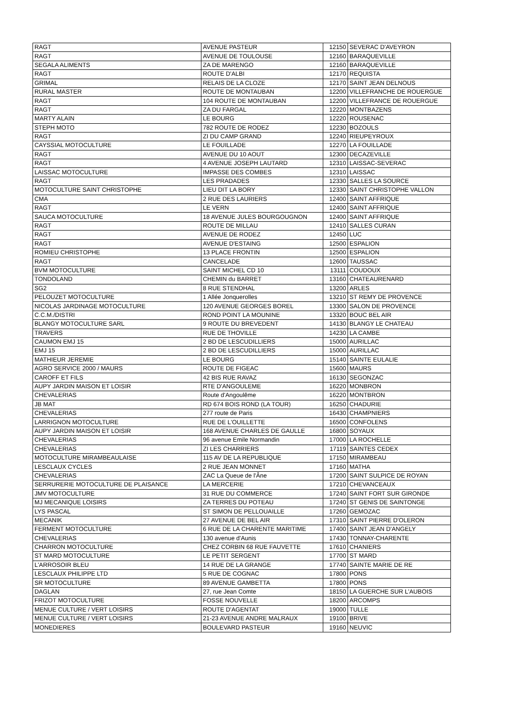| RAGT | AVENUE PASTEUR | 12150 | SEVERAC D'AVEYRON |
| RAGT | AVENUE DE TOULOUSE | 12160 | BARAQUEVILLE |
| SEGALA ALIMENTS | ZA DE MARENGO | 12160 | BARAQUEVILLE |
| RAGT | ROUTE D'ALBI | 12170 | REQUISTA |
| GRIMAL | RELAIS DE LA CLOZE | 12170 | SAINT JEAN DELNOUS |
| RURAL MASTER | ROUTE DE MONTAUBAN | 12200 | VILLEFRANCHE DE ROUERGUE |
| RAGT | 104 ROUTE DE MONTAUBAN | 12200 | VILLEFRANCE DE ROUERGUE |
| RAGT | ZA DU FARGAL | 12220 | MONTBAZENS |
| MARTY ALAIN | LE BOURG | 12220 | ROUSENAC |
| STEPH MOTO | 782 ROUTE DE RODEZ | 12230 | BOZOULS |
| RAGT | ZI DU CAMP GRAND | 12240 | RIEUPEYROUX |
| CAYSSIAL MOTOCULTURE | LE FOUILLADE | 12270 | LA FOUILLADE |
| RAGT | AVENUE DU 10 AOUT | 12300 | DECAZEVILLE |
| RAGT | 4 AVENUE JOSEPH LAUTARD | 12310 | LAISSAC-SEVERAC |
| LAISSAC MOTOCULTURE | IMPASSE DES COMBES | 12310 | LAISSAC |
| RAGT | LES PRADADES | 12330 | SALLES LA SOURCE |
| MOTOCULTURE SAINT CHRISTOPHE | LIEU DIT LA BORY | 12330 | SAINT CHRISTOPHE VALLON |
| CMA | 2 RUE DES LAURIERS | 12400 | SAINT AFFRIQUE |
| RAGT | LE VERN | 12400 | SAINT AFFRIQUE |
| SAUCA MOTOCULTURE | 18 AVENUE JULES BOURGOUGNON | 12400 | SAINT AFFRIQUE |
| RAGT | ROUTE DE MILLAU | 12410 | SALLES CURAN |
| RAGT | AVENUE DE RODEZ | 12450 | LUC |
| RAGT | AVENUE D'ESTAING | 12500 | ESPALION |
| ROMIEU CHRISTOPHE | 13 PLACE FRONTIN | 12500 | ESPALION |
| RAGT | CANCELADE | 12600 | TAUSSAC |
| BVM MOTOCULTURE | SAINT MICHEL CD 10 | 13111 | COUDOUX |
| TONDOLAND | CHEMIN du BARRET | 13160 | CHATEAURENARD |
| SG2 | 8 RUE STENDHAL | 13200 | ARLES |
| PELOUZET MOTOCULTURE | 1 Allée Jonquerolles | 13210 | ST REMY DE PROVENCE |
| NICOLAS JARDINAGE MOTOCULTURE | 120 AVENUE GEORGES BOREL | 13300 | SALON DE PROVENCE |
| C.C.M./DISTRI | ROND POINT LA MOUNINE | 13320 | BOUC BEL AIR |
| BLANGY MOTOCULTURE SARL | 9 ROUTE DU BREVEDENT | 14130 | BLANGY LE CHATEAU |
| TRAVERS | RUE DE THOVILLE | 14230 | LA CAMBE |
| CAUMON EMJ 15 | 2 BD DE LESCUDILLIERS | 15000 | AURILLAC |
| EMJ 15 | 2 BD DE LESCUDILLIERS | 15000 | AURILLAC |
| MATHIEUR JEREMIE | LE BOURG | 15140 | SAINTE EULALIE |
| AGRO SERVICE 2000 / MAURS | ROUTE DE FIGEAC | 15600 | MAURS |
| CAROFF ET FILS | 42 BIS RUE RAVAZ | 16130 | SEGONZAC |
| AUPY JARDIN MAISON ET LOISIR | RTE D'ANGOULEME | 16220 | MONBRON |
| CHEVALERIAS | Route d'Angoulême | 16220 | MONTBRON |
| JB MAT | RD 674 BOIS ROND (LA TOUR) | 16250 | CHADURIE |
| CHEVALERIAS | 277 route de Paris | 16430 | CHAMPNIERS |
| LARRIGNON MOTOCULTURE | RUE DE L'OUILLETTE | 16500 | CONFOLENS |
| AUPY JARDIN MAISON ET LOISIR | 168 AVENUE CHARLES DE GAULLE | 16800 | SOYAUX |
| CHEVALERIAS | 96 avenue Emile Normandin | 17000 | LA ROCHELLE |
| CHEVALERIAS | ZI LES CHARRIERS | 17119 | SAINTES CEDEX |
| MOTOCULTURE MIRAMBEAULAISE | 115 AV DE LA REPUBLIQUE | 17150 | MIRAMBEAU |
| LESCLAUX CYCLES | 2 RUE JEAN MONNET | 17160 | MATHA |
| CHEVALERIAS | ZAC La Queue de l'Âne | 17200 | SAINT SULPICE DE ROYAN |
| SERRURERIE MOTOCULTURE DE PLAISANCE | LA MERCERIE | 17210 | CHEVANCEAUX |
| JMV MOTOCULTURE | 31 RUE DU COMMERCE | 17240 | SAINT FORT SUR GIRONDE |
| MJ MECANIQUE LOISIRS | ZA TERRES DU POTEAU | 17240 | ST GENIS DE SAINTONGE |
| LYS PASCAL | ST SIMON DE PELLOUAILLE | 17260 | GEMOZAC |
| MECANIK | 27 AVENUE DE BEL AIR | 17310 | SAINT PIERRE D'OLERON |
| FERMENT MOTOCULTURE | 6 RUE DE LA CHARENTE MARITIME | 17400 | SAINT JEAN D'ANGELY |
| CHEVALERIAS | 130 avenue d'Aunis | 17430 | TONNAY-CHARENTE |
| CHARRON MOTOCULTURE | CHEZ CORBIN 68 RUE FAUVETTE | 17610 | CHANIERS |
| ST MARD MOTOCULTURE | LE PETIT SERGENT | 17700 | ST MARD |
| L'ARROSOIR BLEU | 14 RUE DE LA GRANGE | 17740 | SAINTE MARIE DE RE |
| LESCLAUX PHILIPPE LTD | 5 RUE DE COGNAC | 17800 | PONS |
| SR MOTOCULTURE | 89 AVENUE GAMBETTA | 17800 | PONS |
| DAGLAN | 27, rue Jean Comte | 18150 | LA GUERCHE SUR L'AUBOIS |
| FRIZOT MOTOCULTURE | FOSSE NOUVELLE | 18200 | ARCOMPS |
| MENUE CULTURE / VERT LOISIRS | ROUTE D'AGENTAT | 19000 | TULLE |
| MENUE CULTURE / VERT LOISIRS | 21-23 AVENUE ANDRE MALRAUX | 19100 | BRIVE |
| MONEDIERES | BOULEVARD PASTEUR | 19160 | NEUVIC |